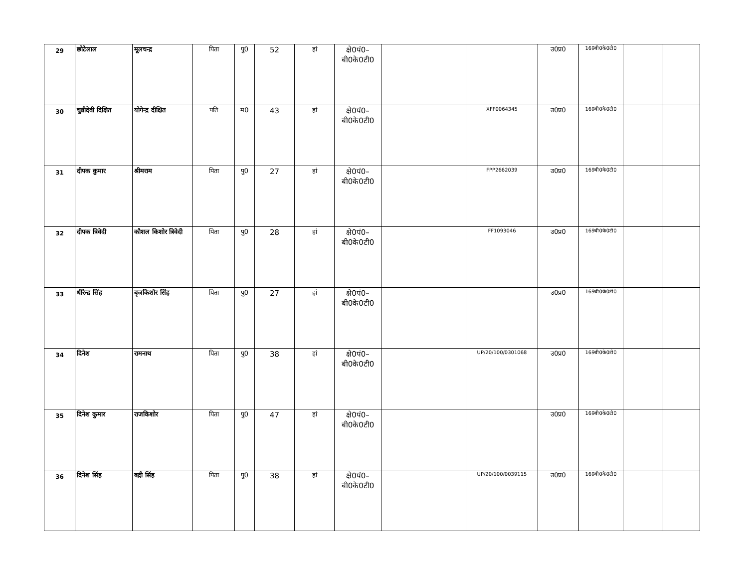| 29 | छोटेलाल | मूलचन्द्र | पिता | पु0 | 52 | हां | क्षे0पं0– बी0के0टी0 | | | उ0प्र0 | 169बी0के0टी0 | | |
| 30 | चुन्नीदेवी दिक्षित | योगेन्द्र दीक्षित | पति | म0 | 43 | हां | क्षे0पं0– बी0के0टी0 | | XFF0064345 | उ0प्र0 | 169बी0के0टी0 | | |
| 31 | दीपक कुमार | श्रीमराम | पिता | पु0 | 27 | हां | क्षे0पं0– बी0के0टी0 | | FPP2662039 | उ0प्र0 | 169बी0के0टी0 | | |
| 32 | दीपक त्रिवेदी | कौशल किशोर त्रिवेदी | पिता | पु0 | 28 | हां | क्षे0पं0– बी0के0टी0 | | FF1093046 | उ0प्र0 | 169बी0के0टी0 | | |
| 33 | धीरेन्द्र सिंह | बृजकिशोर सिंह | पिता | पु0 | 27 | हां | क्षे0पं0– बी0के0टी0 | | | उ0प्र0 | 169बी0के0टी0 | | |
| 34 | दिनेश | रामनाथ | पिता | पु0 | 38 | हां | क्षे0पं0– बी0के0टी0 | | UP/20/100/0301068 | उ0प्र0 | 169बी0के0टी0 | | |
| 35 | दिनेश कुमार | राजकिशोर | पिता | पु0 | 47 | हां | क्षे0पं0– बी0के0टी0 | | | उ0प्र0 | 169बी0के0टी0 | | |
| 36 | दिनेश सिंह | बद्री सिंह | पिता | पु0 | 38 | हां | क्षे0पं0– बी0के0टी0 | | UP/20/100/0039115 | उ0प्र0 | 169बी0के0टी0 | | |